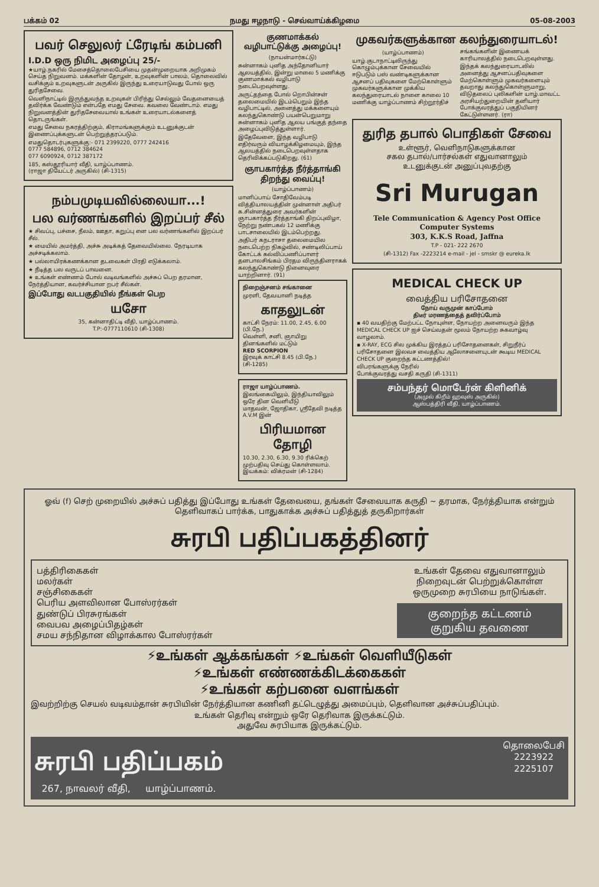பக்கம் 02 நமது ஈழநாடு - செவ்வாய்க்கிழமை 05-08-2003
பவர் செலுலர் ட்ரேடிங் கம்பனி
I.D.D ஒரு நிமிட அழைப்பு 25/-
★யாழ்.நகரில் மேசைத்தொலைபேசியை முதன்முறையாக அறிமுகம் செய்த நிறுவனம். மக்களின் தோழன், உறவுகளின் பாலம், தொலைவில் வசிக்கும் உறவுகளுடன் அருகில் இருந்து உரையாடுவது போல் ஒரு துரிதசேவை.
வெளிநாட்டில் இருந்துவந்த உறவுகள் பிரிந்து செல்லும் வேதனையைத் தவிர்க்க வேண்டும் என்பதே எமது சேவை. கவலை வேண்டாம். எமது நிறுவனத்தின் துரிதசேவையால் உங்கள் உரையாடல்களைத் தொடருங்கள்.
எமது சேவை நகரத்திற்கும், கிராமங்களுக்கும் உடனுக்குடன் இணைப்புக்களுடன் பெற்றுத்தரப்படும்.
எமதுதொடர்புகளுக்கு:- 071 2399220, 0777 242416
0777 584896, 0712 384624
077 6090924, 0712 387172
185, கஸ்தூரியார் வீதி, யாழ்ப்பாணம்.
(ராஜா தியேட்டர் அருகில்) (சி-1315)
நம்பமுடியவில்லையா...!
பல வர்ணங்களில் இறப்பர் சீல்
★ சிவப்பு, பச்சை, நீலம், ஊதா, கறுப்பு என பல வர்ணங்களில் இறப்பர் சீல்.
★ மையில் அமர்த்தி, அச்சு அடிக்கத் தேவையில்லை. நேரடியாக அச்சடிக்கலாம்.
★ பல்லாயிரக்கணக்கான தடவைகள் பிரதி எடுக்கலாம்.
★ நீடித்த பல வருடப் பாவனை.
★ உங்கள் எண்ணம் போல் வடிவங்களில் அச்சுப் பெற தரமான, நேர்த்தியான, கவர்ச்சியான றபர் சீல்கள்.
இப்போது வடபகுதியில் நீங்கள் பெற
யசோ
35, கன்னாதிட்டி வீதி, யாழ்ப்பாணம்.
T.P:-0777110610 (சி-1308)
குணமாக்கல் வழிபாட்டுக்கு அழைப்பு!
(நாயன்மார்கட்டு)
சுன்னாகம் புனித அந்தோனியார் ஆலயத்தில், இன்று மாலை 5 மணிக்கு குணமாக்கல் வழிபாடு நடைபெறவுள்ளது.
அருட்தந்தை போல் றொபின்சன் தலைமையில் இடம்பெறும் இந்த வழிபாட்டில், அனைத்து மக்களையும் கலந்துகொண்டு பயன்பெறுமாறு சுன்னாகம் புனித ஆலய பங்குத் தந்தை அழைப்புவிடுத்துள்ளார்.
இதேவேளை, இந்த வழிபாடு எதிர்வரும் வியாழக்கிழமையும், இந்த ஆலயத்தில் நடைபெறவுள்ளதாக தெரிவிக்கப்படுகிறது. (61)
ஞாபகார்த்த நீர்த்தாங்கி திறந்து வைப்பு!
(யாழ்ப்பாணம்)
மானிப்பாய் சோதிவேம்படி வித்தியாலயத்தின் முன்னாள் அதிபர் க.சின்னத்துரை அவர்களின் ஞாபகார்த்த நீர்த்தாங்கி திறப்புவிழா, நேற்று நண்பகல் 12 மணிக்கு பாடசாலையில் இடம்பெற்றது.
அதிபர் கநடராசா தலைமையில நடைபெற்ற நிகழ்வில், சண்டிலிப்பாய் கோட்டக் கல்விப்பணிப்பாளர் தனபாலசிங்கம் பிரதம விருந்தினராகக் கலந்துகொண்டு நினைவுரை யாற்றினார். (91)
நிறைஞ்சனம் சங்கானை
முரளி, தேவயானி நடித்த
காதலுடன்
காட்சி நேரம்: 11.00, 2.45, 6.00 (பி.நே.)
வெள்ளி, சனி, ஞாயிறு தினங்களில் மட்டும்
RED SCORPION
இரவுக் காட்சி 8.45 (பி.நே.) (சி-1285)
ராஜா யாழ்ப்பாணம்.
இலங்கையிலும், இந்தியாவிலும் ஒரே தின வெளியீடு
மாதவன், ஜோதிகா, ஸ்ரீதேவி நடித்த A.V.M இன்
பிரியமான தோழி
10.30, 2.30, 6.30, 9.30 ரிக்கெற் முற்பதிவு செய்து கொள்ளலாம். இயக்கம்: விக்ரமன் (சி-1284)
முகவர்களுக்கான கலந்துரையாடல்!
(யாழ்ப்பாணம்)
யாழ்.குடாநாட்டிலிருந்து கொழும்புக்கான சேவையில் ஈடுபடும் பஸ் வண்டிகளுக்கான ஆசனப் பதிவுகளை மேற்கொள்ளும் முகவர்களுக்கான முக்கிய கலந்துரையாடல் நாளை காலை 10 மணிக்கு யாழ்ப்பாணம் சிற்றூர்திச் சங்கங்களின் இணையக் காரியாலத்தில் நடைபெறவுள்ளது.
இந்தக் கலந்துரையாடலில் அனைத்து ஆசனப்பதிவுகளை மேற்கொள்ளும் முகவர்களையும் தவறாது கலந்துகொள்ளுமாறு, விடுதலைப் புலிகளின் யாழ்.மாவட்ட அரசியற்துறையின் தனியார் போக்குவரத்துப் பகுதியினர் கேட்டுள்ளனர். (ரா)
துரித தபால் பொதிகள் சேவை
உள்ளூர், வெளிநாடுகளுக்கான
சகல தபால்/பார்சல்கள் எதுவானாலும்
உடனுக்குடன் அனுப்புவதற்கு
Sri Murugan
Tele Communication & Agency Post Office
Computer Systems
303, K.K.S Road, Jaffna
T.P - 021- 222 2670
(சி-1312) Fax -2223214 e-mail - jel - smskr @ eureka.lk
MEDICAL CHECK UP
வைத்திய பரிசோதனை
நோய் வருமுன் காப்போம்
திடீர் மரணத்தைத் தவிர்ப்போம்
▪ 40 வயதிற்கு மேற்பட்ட நோயுள்ள, நோயற்ற அனைவரும் இந்த MEDICAL CHECK UP ஐச் செய்வதன் மூலம் நோயற்ற சுகவாழ்வு வாழலாம்.
▪ X-RAY, ECG சில முக்கிய இரத்தப் பரிசோதனைகள், சிறுநீர்ப் பரிசோதனை இலவச வைத்திய ஆலோசனையுடன் கூடிய MEDICAL CHECK UP குறைந்த கட்டணத்தில்!
விபரங்களுக்கு நேரில்
போக்குவரத்து வசதி கருதி (சி-1311)
சம்பந்தர் மொடேர்ன் கிளினிக்
(அமுல் கிறீம் ஹவுஸ் அருகில்)
ஆஸ்பத்திரி வீதி, யாழ்ப்பாணம்.
ஓவ் (f) செற் முறையில் அச்சுப் பதித்து இப்போது உங்கள் தேவையை, தங்கள் சேவையாக கருதி ~ தரமாக, நேர்த்தியாக என்றும் தெளிவாகப் பார்க்க, பாதுகாக்க அச்சுப் பதித்துத் தருகிறார்கள்
சுரபி பதிப்பகத்தினர்
பத்திரிகைகள்
மலர்கள்
சஞ்சிகைகள்
பெரிய அளவிலான போஸ்ரர்கள்
துண்டுப் பிரசுரங்கள்
வைபவ அழைப்பிதழ்கள்
சமய சந்நிதான விழாக்கால போஸ்ரர்கள்
உங்கள் தேவை எதுவானாலும் நிறைவுடன் பெற்றுக்கொள்ள ஒருமுறை சுரபியை நாடுங்கள்.
குறைந்த கட்டணம்
குறுகிய தவணை
⚡உங்கள் ஆக்கங்கள் ⚡உங்கள் வெளியீடுகள்
⚡உங்கள் எண்ணக்கிடக்கைகள்
⚡உங்கள் கற்பனை வளங்கள்
இவற்றிற்கு செயல் வடிவம்தான் சுரபியின் நேர்த்தியான கணினி தட்டெழுத்து அமைப்பும், தெளிவான அச்சுப்பதிப்பும்.
உங்கள் தெரிவு என்றும் ஒரே தெரிவாக இருக்கட்டும்.
அதுவே சுரபியாக இருக்கட்டும்.
சுரபி பதிப்பகம்
267, நாவலர் வீதி, யாழ்ப்பாணம்.
தொலைபேசி
2223922
2225107